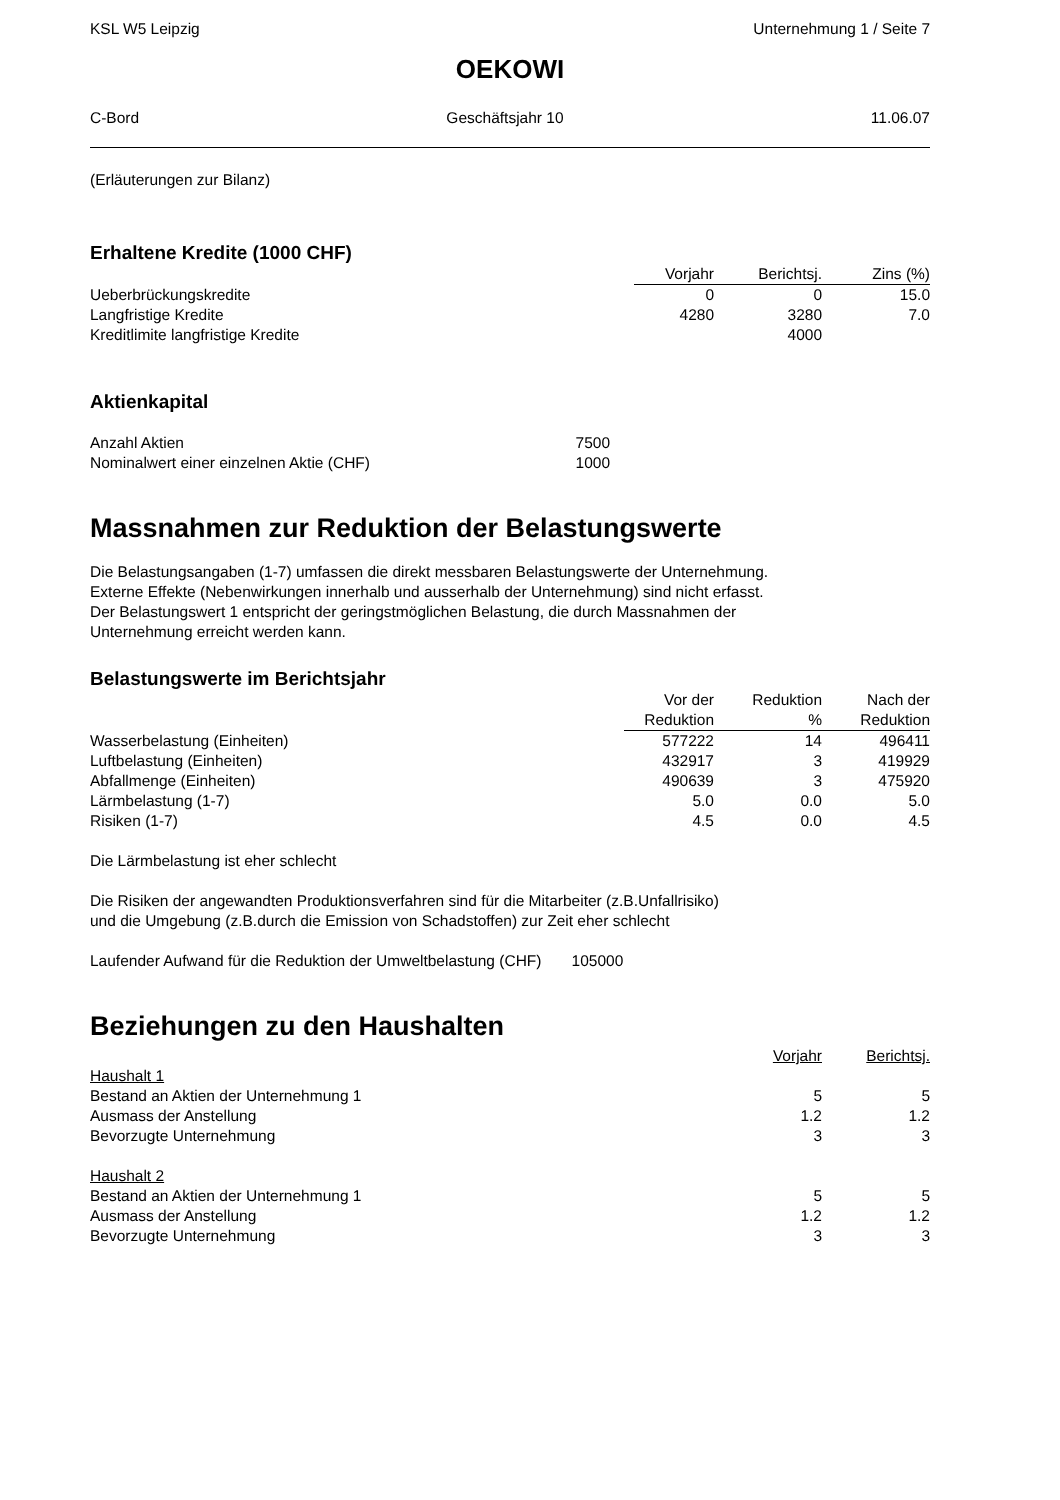KSL W5 Leipzig Unternehmung 1 / Seite 7
OEKOWI
C-Bord Geschäftsjahr 10 11.06.07
(Erläuterungen zur Bilanz)
Erhaltene Kredite (1000 CHF)
| | Vorjahr | Berichtsj. | Zins (%) |
| --- | --- | --- | --- |
| Ueberbrückungskredite | 0 | 0 | 15.0 |
| Langfristige Kredite | 4280 | 3280 | 7.0 |
| Kreditlimite langfristige Kredite | | 4000 | |
Aktienkapital
| Anzahl Aktien | 7500 |
| Nominalwert einer einzelnen Aktie (CHF) | 1000 |
Massnahmen zur Reduktion der Belastungswerte
Die Belastungsangaben (1-7) umfassen die direkt messbaren Belastungswerte der Unternehmung.
Externe Effekte (Nebenwirkungen innerhalb und ausserhalb der Unternehmung) sind nicht erfasst.
Der Belastungswert 1 entspricht der geringstmöglichen Belastung, die durch Massnahmen der
Unternehmung erreicht werden kann.
Belastungswerte im Berichtsjahr
| | Vor der Reduktion | Reduktion % | Nach der Reduktion |
| --- | --- | --- | --- |
| Wasserbelastung (Einheiten) | 577222 | 14 | 496411 |
| Luftbelastung (Einheiten) | 432917 | 3 | 419929 |
| Abfallmenge (Einheiten) | 490639 | 3 | 475920 |
| Lärmbelastung (1-7) | 5.0 | 0.0 | 5.0 |
| Risiken (1-7) | 4.5 | 0.0 | 4.5 |
Die Lärmbelastung ist eher schlecht
Die Risiken der angewandten Produktionsverfahren sind für die Mitarbeiter (z.B.Unfallrisiko)
und die Umgebung (z.B.durch die Emission von Schadstoffen) zur Zeit eher schlecht
Laufender Aufwand für die Reduktion der Umweltbelastung (CHF) 105000
Beziehungen zu den Haushalten
| | Vorjahr | Berichtsj. |
| Haushalt 1 | | |
| Bestand an Aktien der Unternehmung 1 | 5 | 5 |
| Ausmass der Anstellung | 1.2 | 1.2 |
| Bevorzugte Unternehmung | 3 | 3 |
| Haushalt 2 | | |
| Bestand an Aktien der Unternehmung 1 | 5 | 5 |
| Ausmass der Anstellung | 1.2 | 1.2 |
| Bevorzugte Unternehmung | 3 | 3 |